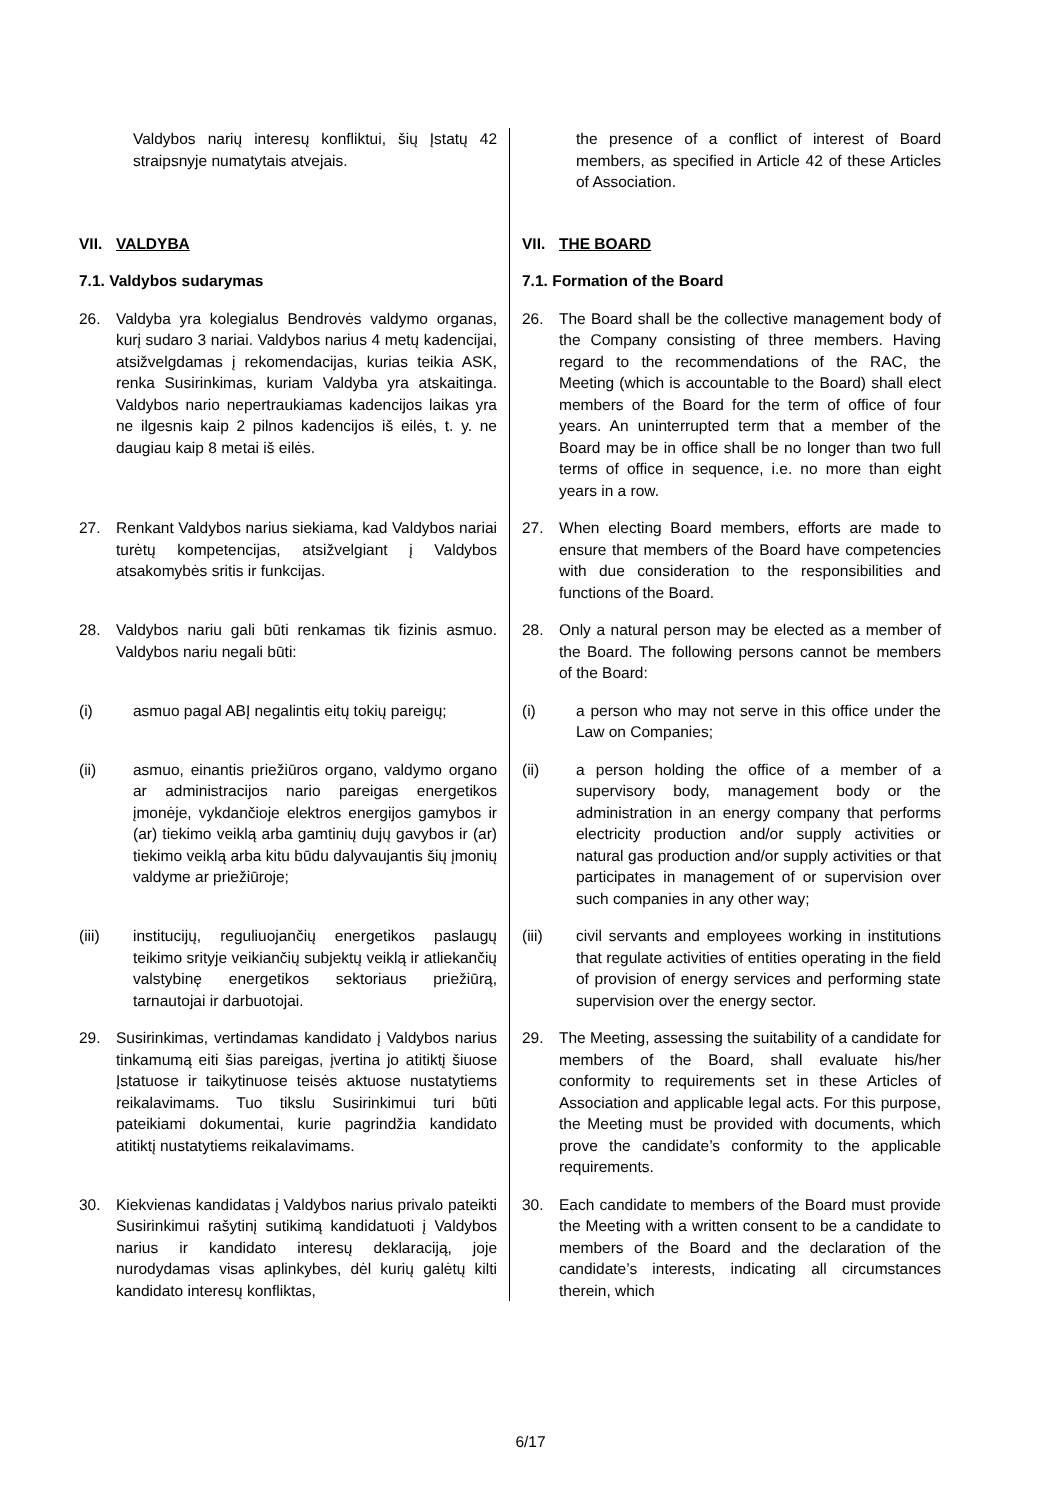Valdybos narių interesų konfliktui, šių Įstatų 42 straipsnyje numatytais atvejais.
the presence of a conflict of interest of Board members, as specified in Article 42 of these Articles of Association.
VII. VALDYBA
7.1. Valdybos sudarymas
VII. THE BOARD
7.1. Formation of the Board
26. Valdyba yra kolegialus Bendrovės valdymo organas, kurį sudaro 3 nariai. Valdybos narius 4 metų kadencijai, atsižvelgdamas į rekomendacijas, kurias teikia ASK, renka Susirinkimas, kuriam Valdyba yra atskaitinga. Valdybos nario nepertraukiamas kadencijos laikas yra ne ilgesnis kaip 2 pilnos kadencijos iš eilės, t. y. ne daugiau kaip 8 metai iš eilės.
26. The Board shall be the collective management body of the Company consisting of three members. Having regard to the recommendations of the RAC, the Meeting (which is accountable to the Board) shall elect members of the Board for the term of office of four years. An uninterrupted term that a member of the Board may be in office shall be no longer than two full terms of office in sequence, i.e. no more than eight years in a row.
27. Renkant Valdybos narius siekiama, kad Valdybos nariai turėtų kompetencijas, atsižvelgiant į Valdybos atsakomybės sritis ir funkcijas.
27. When electing Board members, efforts are made to ensure that members of the Board have competencies with due consideration to the responsibilities and functions of the Board.
28. Valdybos nariu gali būti renkamas tik fizinis asmuo. Valdybos nariu negali būti:
28. Only a natural person may be elected as a member of the Board. The following persons cannot be members of the Board:
(i) asmuo pagal ABĮ negalintis eitų tokių pareigų;
(i) a person who may not serve in this office under the Law on Companies;
(ii) asmuo, einantis priežiūros organo, valdymo organo ar administracijos nario pareigas energetikos įmonėje, vykdančioje elektros energijos gamybos ir (ar) tiekimo veiklą arba gamtinių dujų gavybos ir (ar) tiekimo veiklą arba kitu būdu dalyvaujantis šių įmonių valdyme ar priežiūroje;
(ii) a person holding the office of a member of a supervisory body, management body or the administration in an energy company that performs electricity production and/or supply activities or natural gas production and/or supply activities or that participates in management of or supervision over such companies in any other way;
(iii) institucijų, reguliuojančių energetikos paslaugų teikimo srityje veikiančių subjektų veiklą ir atliekančių valstybinę energetikos sektoriaus priežiūrą, tarnautojai ir darbuotojai.
(iii) civil servants and employees working in institutions that regulate activities of entities operating in the field of provision of energy services and performing state supervision over the energy sector.
29. Susirinkimas, vertindamas kandidato į Valdybos narius tinkamumą eiti šias pareigas, įvertina jo atitiktį šiuose Įstatuose ir taikytinuose teisės aktuose nustatytiems reikalavimams. Tuo tikslu Susirinkimui turi būti pateikiami dokumentai, kurie pagrindžia kandidato atitiktį nustatytiems reikalavimams.
29. The Meeting, assessing the suitability of a candidate for members of the Board, shall evaluate his/her conformity to requirements set in these Articles of Association and applicable legal acts. For this purpose, the Meeting must be provided with documents, which prove the candidate’s conformity to the applicable requirements.
30. Kiekvienas kandidatas į Valdybos narius privalo pateikti Susirinkimui rašytinį sutikimą kandidatuoti į Valdybos narius ir kandidato interesų deklaraciją, joje nurodydamas visas aplinkybes, dėl kurių galėtų kilti kandidato interesų konfliktas,
30. Each candidate to members of the Board must provide the Meeting with a written consent to be a candidate to members of the Board and the declaration of the candidate’s interests, indicating all circumstances therein, which
6/17